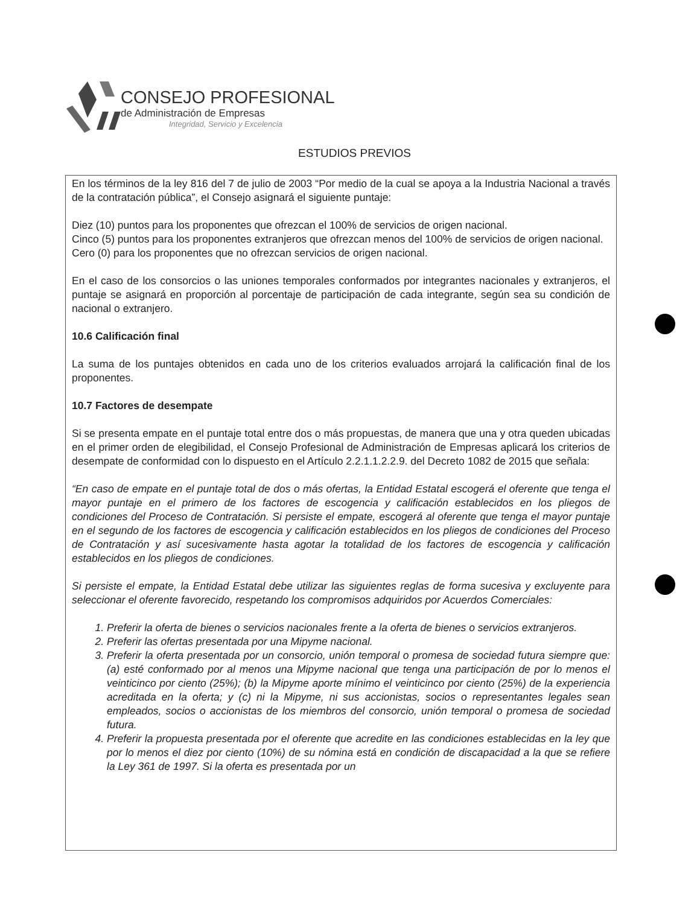CONSEJO PROFESIONAL
de Administración de Empresas
Integridad, Servicio y Excelencia
ESTUDIOS PREVIOS
En los términos de la ley 816 del 7 de julio de 2003 “Por medio de la cual se apoya a la Industria Nacional a través de la contratación pública”, el Consejo asignará el siguiente puntaje:
Diez (10) puntos para los proponentes que ofrezcan el 100% de servicios de origen nacional.
Cinco (5) puntos para los proponentes extranjeros que ofrezcan menos del 100% de servicios de origen nacional.
Cero (0) para los proponentes que no ofrezcan servicios de origen nacional.
En el caso de los consorcios o las uniones temporales conformados por integrantes nacionales y extranjeros, el puntaje se asignará en proporción al porcentaje de participación de cada integrante, según sea su condición de nacional o extranjero.
10.6 Calificación final
La suma de los puntajes obtenidos en cada uno de los criterios evaluados arrojará la calificación final de los proponentes.
10.7 Factores de desempate
Si se presenta empate en el puntaje total entre dos o más propuestas, de manera que una y otra queden ubicadas en el primer orden de elegibilidad, el Consejo Profesional de Administración de Empresas aplicará los criterios de desempate de conformidad con lo dispuesto en el Artículo 2.2.1.1.2.2.9. del Decreto 1082 de 2015 que señala:
“En caso de empate en el puntaje total de dos o más ofertas, la Entidad Estatal escogerá el oferente que tenga el mayor puntaje en el primero de los factores de escogencia y calificación establecidos en los pliegos de condiciones del Proceso de Contratación. Si persiste el empate, escogerá al oferente que tenga el mayor puntaje en el segundo de los factores de escogencia y calificación establecidos en los pliegos de condiciones del Proceso de Contratación y así sucesivamente hasta agotar la totalidad de los factores de escogencia y calificación establecidos en los pliegos de condiciones.
Si persiste el empate, la Entidad Estatal debe utilizar las siguientes reglas de forma sucesiva y excluyente para seleccionar el oferente favorecido, respetando los compromisos adquiridos por Acuerdos Comerciales:
1. Preferir la oferta de bienes o servicios nacionales frente a la oferta de bienes o servicios extranjeros.
2. Preferir las ofertas presentada por una Mipyme nacional.
3. Preferir la oferta presentada por un consorcio, unión temporal o promesa de sociedad futura siempre que: (a) esté conformado por al menos una Mipyme nacional que tenga una participación de por lo menos el veinticinco por ciento (25%); (b) la Mipyme aporte mínimo el veinticinco por ciento (25%) de la experiencia acreditada en la oferta; y (c) ni la Mipyme, ni sus accionistas, socios o representantes legales sean empleados, socios o accionistas de los miembros del consorcio, unión temporal o promesa de sociedad futura.
4. Preferir la propuesta presentada por el oferente que acredite en las condiciones establecidas en la ley que por lo menos el diez por ciento (10%) de su nómina está en condición de discapacidad a la que se refiere la Ley 361 de 1997. Si la oferta es presentada por un